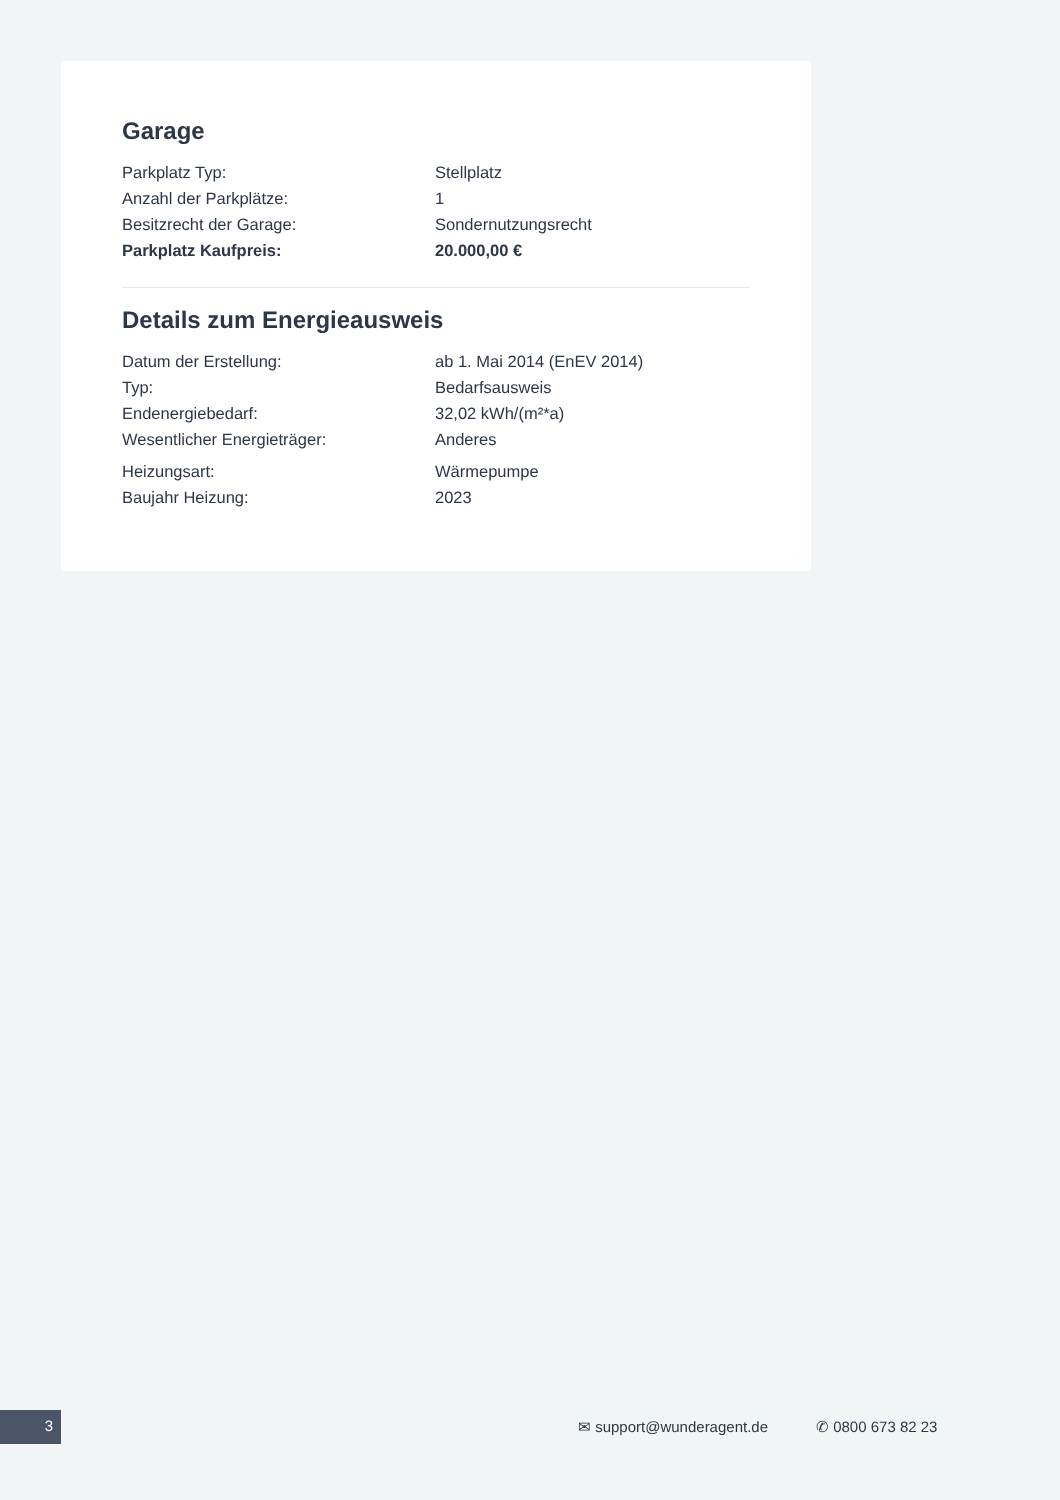Garage
| Parkplatz Typ: | Stellplatz |
| Anzahl der Parkplätze: | 1 |
| Besitzrecht der Garage: | Sondernutzungsrecht |
| Parkplatz Kaufpreis: | 20.000,00 € |
Details zum Energieausweis
| Datum der Erstellung: | ab 1. Mai 2014 (EnEV 2014) |
| Typ: | Bedarfsausweis |
| Endenergiebedarf: | 32,02 kWh/(m²*a) |
| Wesentlicher Energieträger: | Anderes |
| Heizungsart: | Wärmepumpe |
| Baujahr Heizung: | 2023 |
3 ✉ support@wunderagent.de ✆ 0800 673 82 23